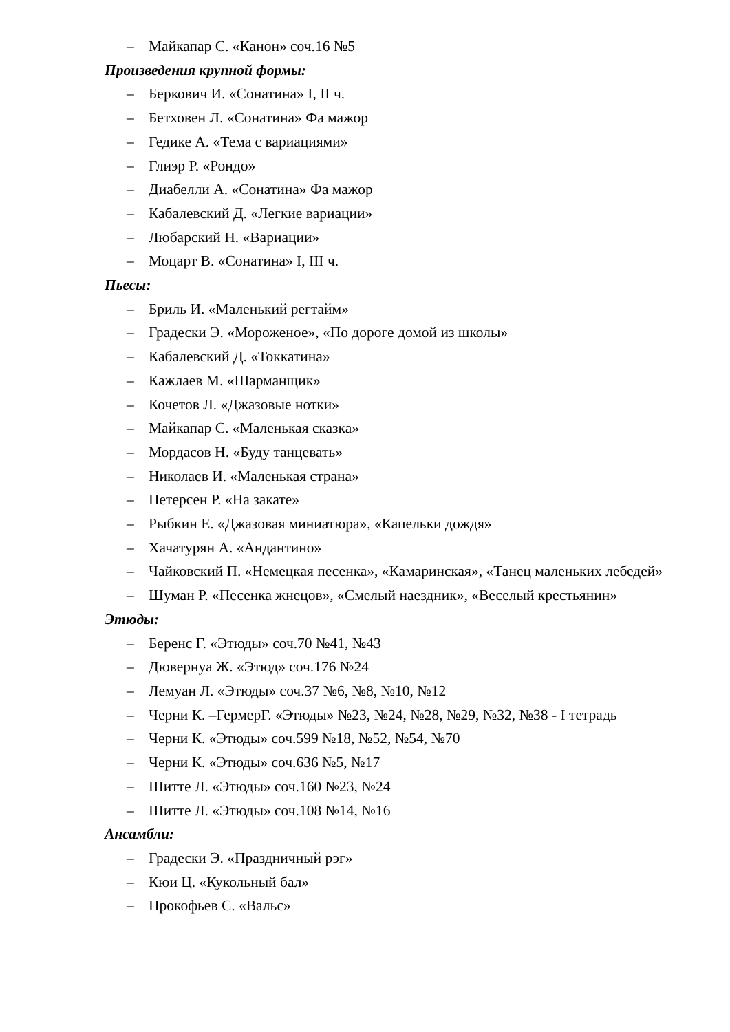– Майкапар С. «Канон» соч.16 №5
Произведения крупной формы:
– Беркович И. «Сонатина» I, II ч.
– Бетховен Л. «Сонатина» Фа мажор
– Гедике А. «Тема с вариациями»
– Глиэр Р. «Рондо»
– Диабелли А. «Сонатина» Фа мажор
– Кабалевский Д. «Легкие вариации»
– Любарский Н. «Вариации»
– Моцарт В. «Сонатина» I, III ч.
Пьесы:
– Бриль И. «Маленький регтайм»
– Градески Э. «Мороженое», «По дороге домой из школы»
– Кабалевский Д. «Токкатина»
– Кажлаев М. «Шарманщик»
– Кочетов Л. «Джазовые нотки»
– Майкапар С. «Маленькая сказка»
– Мордасов Н. «Буду танцевать»
– Николаев И. «Маленькая страна»
– Петерсен Р. «На закате»
– Рыбкин Е. «Джазовая миниатюра», «Капельки дождя»
– Хачатурян А. «Андантино»
– Чайковский П. «Немецкая песенка», «Камаринская», «Танец маленьких лебедей»
– Шуман Р. «Песенка жнецов», «Смелый наездник», «Веселый крестьянин»
Этюды:
– Беренс Г. «Этюды» соч.70 №41, №43
– Дювернуа Ж. «Этюд» соч.176 №24
– Лемуан Л. «Этюды» соч.37 №6, №8, №10, №12
– Черни К. –ГермерГ. «Этюды» №23, №24, №28, №29, №32, №38 - I тетрадь
– Черни К. «Этюды» соч.599 №18, №52, №54, №70
– Черни К. «Этюды» соч.636 №5, №17
– Шитте Л. «Этюды» соч.160 №23, №24
– Шитте Л. «Этюды» соч.108 №14, №16
Ансамбли:
– Градески Э. «Праздничный рэг»
– Кюи Ц. «Кукольный бал»
– Прокофьев С. «Вальс»